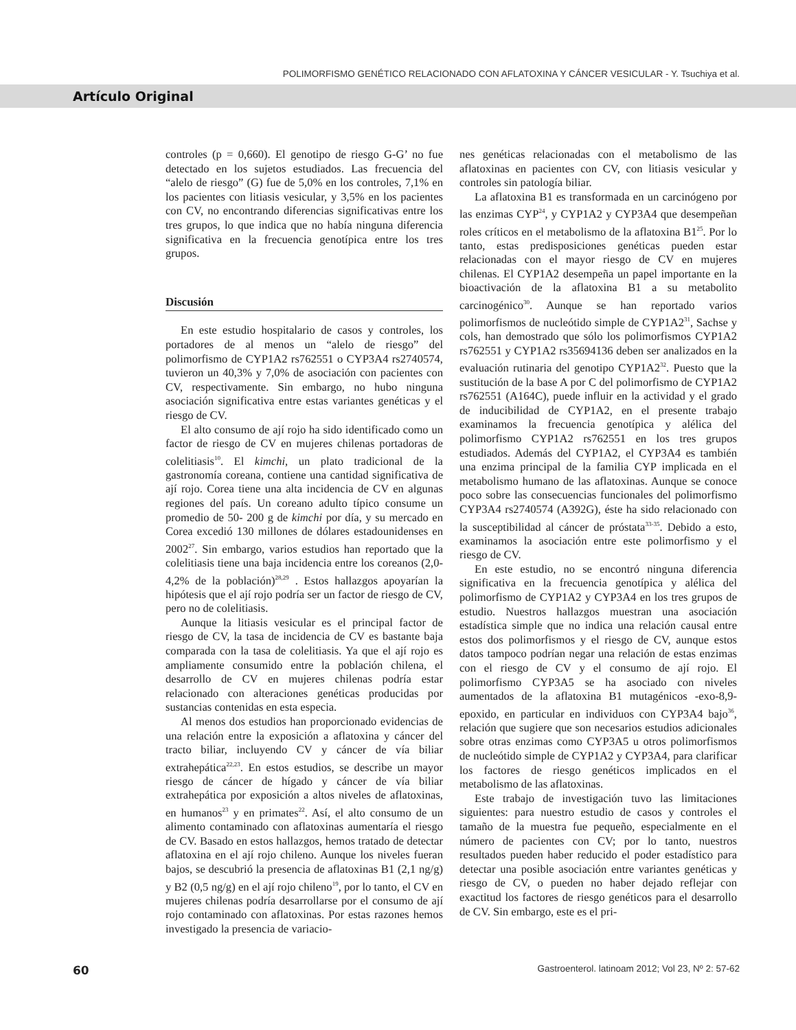POLIMORFISMO GENÉTICO RELACIONADO CON AFLATOXINA Y CÁNCER VESICULAR - Y. Tsuchiya et al.
Artículo Original
controles (p = 0,660). El genotipo de riesgo G-G’ no fue detectado en los sujetos estudiados. Las frecuencia del “alelo de riesgo” (G) fue de 5,0% en los controles, 7,1% en los pacientes con litiasis vesicular, y 3,5% en los pacientes con CV, no encontrando diferencias significativas entre los tres grupos, lo que indica que no había ninguna diferencia significativa en la frecuencia genotípica entre los tres grupos.
Discusión
En este estudio hospitalario de casos y controles, los portadores de al menos un “alelo de riesgo” del polimorfismo de CYP1A2 rs762551 o CYP3A4 rs2740574, tuvieron un 40,3% y 7,0% de asociación con pacientes con CV, respectivamente. Sin embargo, no hubo ninguna asociación significativa entre estas variantes genéticas y el riesgo de CV.
El alto consumo de ají rojo ha sido identificado como un factor de riesgo de CV en mujeres chilenas portadoras de colelitiasis<sup>10</sup>. El kimchi, un plato tradicional de la gastronomía coreana, contiene una cantidad significativa de ají rojo. Corea tiene una alta incidencia de CV en algunas regiones del país. Un coreano adulto típico consume un promedio de 50- 200 g de kimchi por día, y su mercado en Corea excedió 130 millones de dólares estadounidenses en 2002<sup>27</sup>. Sin embargo, varios estudios han reportado que la colelitiasis tiene una baja incidencia entre los coreanos (2,0-4,2% de la población)<sup>28,29</sup> . Estos hallazgos apoyarían la hipótesis que el ají rojo podría ser un factor de riesgo de CV, pero no de colelitiasis.
Aunque la litiasis vesicular es el principal factor de riesgo de CV, la tasa de incidencia de CV es bastante baja comparada con la tasa de colelitiasis. Ya que el ají rojo es ampliamente consumido entre la población chilena, el desarrollo de CV en mujeres chilenas podría estar relacionado con alteraciones genéticas producidas por sustancias contenidas en esta especia.
Al menos dos estudios han proporcionado evidencias de una relación entre la exposición a aflatoxina y cáncer del tracto biliar, incluyendo CV y cáncer de vía biliar extrahepática<sup>22,23</sup>. En estos estudios, se describe un mayor riesgo de cáncer de hígado y cáncer de vía biliar extrahepática por exposición a altos niveles de aflatoxinas, en humanos<sup>23</sup> y en primates<sup>22</sup>. Así, el alto consumo de un alimento contaminado con aflatoxinas aumentaría el riesgo de CV. Basado en estos hallazgos, hemos tratado de detectar aflatoxina en el ají rojo chileno. Aunque los niveles fueran bajos, se descubrió la presencia de aflatoxinas B1 (2,1 ng/g) y B2 (0,5 ng/g) en el ají rojo chileno<sup>19</sup>, por lo tanto, el CV en mujeres chilenas podría desarrollarse por el consumo de ají rojo contaminado con aflatoxinas. Por estas razones hemos investigado la presencia de variacio-
nes genéticas relacionadas con el metabolismo de las aflatoxinas en pacientes con CV, con litiasis vesicular y controles sin patología biliar.
La aflatoxina B1 es transformada en un carcinógeno por las enzimas CYP<sup>24</sup>, y CYP1A2 y CYP3A4 que desempeñan roles críticos en el metabolismo de la aflatoxina B1<sup>25</sup>. Por lo tanto, estas predisposiciones genéticas pueden estar relacionadas con el mayor riesgo de CV en mujeres chilenas. El CYP1A2 desempeña un papel importante en la bioactivación de la aflatoxina B1 a su metabolito carcinogénico<sup>30</sup>. Aunque se han reportado varios polimorfismos de nucleótido simple de CYP1A2<sup>31</sup>, Sachse y cols, han demostrado que sólo los polimorfismos CYP1A2 rs762551 y CYP1A2 rs35694136 deben ser analizados en la evaluación rutinaria del genotipo CYP1A2<sup>32</sup>. Puesto que la sustitución de la base A por C del polimorfismo de CYP1A2 rs762551 (A164C), puede influir en la actividad y el grado de inducibilidad de CYP1A2, en el presente trabajo examinamos la frecuencia genotípica y alélica del polimorfismo CYP1A2 rs762551 en los tres grupos estudiados. Además del CYP1A2, el CYP3A4 es también una enzima principal de la familia CYP implicada en el metabolismo humano de las aflatoxinas. Aunque se conoce poco sobre las consecuencias funcionales del polimorfismo CYP3A4 rs2740574 (A392G), éste ha sido relacionado con la susceptibilidad al cáncer de próstata<sup>33-35</sup>. Debido a esto, examinamos la asociación entre este polimorfismo y el riesgo de CV.
En este estudio, no se encontró ninguna diferencia significativa en la frecuencia genotípica y alélica del polimorfismo de CYP1A2 y CYP3A4 en los tres grupos de estudio. Nuestros hallazgos muestran una asociación estadística simple que no indica una relación causal entre estos dos polimorfismos y el riesgo de CV, aunque estos datos tampoco podrían negar una relación de estas enzimas con el riesgo de CV y el consumo de ají rojo. El polimorfismo CYP3A5 se ha asociado con niveles aumentados de la aflatoxina B1 mutagénicos -exo-8,9-epoxido, en particular en individuos con CYP3A4 bajo<sup>36</sup>, relación que sugiere que son necesarios estudios adicionales sobre otras enzimas como CYP3A5 u otros polimorfismos de nucleótido simple de CYP1A2 y CYP3A4, para clarificar los factores de riesgo genéticos implicados en el metabolismo de las aflatoxinas.
Este trabajo de investigación tuvo las limitaciones siguientes: para nuestro estudio de casos y controles el tamaño de la muestra fue pequeño, especialmente en el número de pacientes con CV; por lo tanto, nuestros resultados pueden haber reducido el poder estadístico para detectar una posible asociación entre variantes genéticas y riesgo de CV, o pueden no haber dejado reflejar con exactitud los factores de riesgo genéticos para el desarrollo de CV. Sin embargo, este es el pri-
60 Gastroenterol. latinoam 2012; Vol 23, Nº 2: 57-62